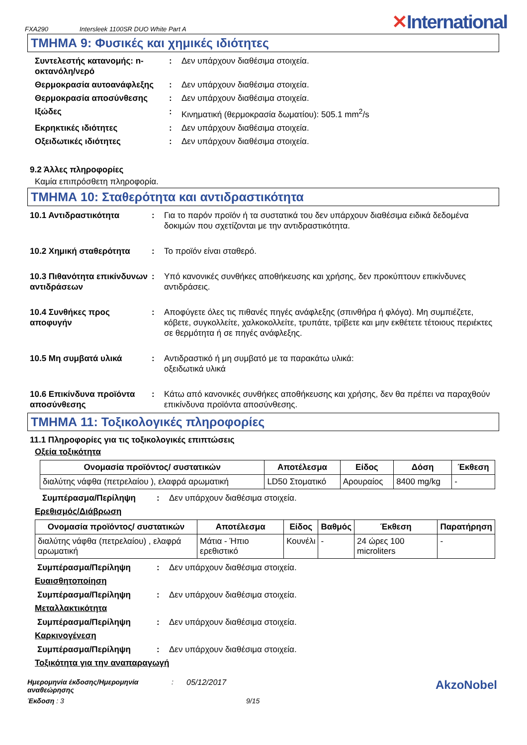FXA290 Intersleek 1100SR DUO White Part A ✕International
ΤΜΗΜΑ 9: Φυσικές και χημικές ιδιότητες
Συντελεστής κατανομής: n-οκτανόλη/νερό
: Δεν υπάρχουν διαθέσιμα στοιχεία.
Θερμοκρασία αυτοανάφλεξης : Δεν υπάρχουν διαθέσιμα στοιχεία.
Θερμοκρασία αποσύνθεσης : Δεν υπάρχουν διαθέσιμα στοιχεία.
Ιξώδες : Κινηματική (θερμοκρασία δωματίου): 505.1 mm<sup>2</sup>/s
Εκρηκτικές ιδιότητες : Δεν υπάρχουν διαθέσιμα στοιχεία.
Οξειδωτικές ιδιότητες : Δεν υπάρχουν διαθέσιμα στοιχεία.
9.2 Άλλες πληροφορίες
Καμία επιπρόσθετη πληροφορία.
ΤΜΗΜΑ 10: Σταθερότητα και αντιδραστικότητα
10.1 Αντιδραστικότητα : Για το παρόν προϊόν ή τα συστατικά του δεν υπάρχουν διαθέσιμα ειδικά δεδομένα δοκιμών που σχετίζονται με την αντιδραστικότητα.
10.2 Χημική σταθερότητα : Το προϊόν είναι σταθερό.
10.3 Πιθανότητα επικίνδυνων αντιδράσεων
: Υπό κανονικές συνθήκες αποθήκευσης και χρήσης, δεν προκύπτουν επικίνδυνες αντιδράσεις.
10.4 Συνθήκες προς αποφυγήν
: Αποφύγετε όλες τις πιθανές πηγές ανάφλεξης (σπινθήρα ή φλόγα). Μη συμπιέζετε, κόβετε, συγκολλείτε, χαλκοκολλείτε, τρυπάτε, τρίβετε και μην εκθέτετε τέτοιους περιέκτες σε θερμότητα ή σε πηγές ανάφλεξης.
10.5 Μη συμβατά υλικά : Αντιδραστικό ή μη συμβατό με τα παρακάτω υλικά:
οξειδωτικά υλικά
10.6 Επικίνδυνα προϊόντα αποσύνθεσης
: Κάτω από κανονικές συνθήκες αποθήκευσης και χρήσης, δεν θα πρέπει να παραχθούν επικίνδυνα προϊόντα αποσύνθεσης.
ΤΜΗΜΑ 11: Τοξικολογικές πληροφορίες
11.1 Πληροφορίες για τις τοξικολογικές επιπτώσεις
Οξεία τοξικότητα
| Ονομασία προϊόντος/ συστατικών | Αποτέλεσμα | Είδος | Δόση | Έκθεση |
| --- | --- | --- | --- | --- |
| διαλύτης νάφθα (πετρελαίου ), ελαφρά αρωματική | LD50 Στοματικό | Αρουραίος | 8400 mg/kg | - |
Συμπέρασμα/Περίληψη : Δεν υπάρχουν διαθέσιμα στοιχεία.
Ερεθισμός/Διάβρωση
| Ονομασία προϊόντος/ συστατικών | Αποτέλεσμα | Είδος | Βαθμός | Έκθεση | Παρατήρηση |
| --- | --- | --- | --- | --- | --- |
| διαλύτης νάφθα (πετρελαίου) , ελαφρά αρωματική | Μάτια - Ήπιο ερεθιστικό | Κουνέλι | - | 24 ώρες 100 microliters | - |
Συμπέρασμα/Περίληψη : Δεν υπάρχουν διαθέσιμα στοιχεία.
Ευαισθητοποίηση
Συμπέρασμα/Περίληψη : Δεν υπάρχουν διαθέσιμα στοιχεία.
Μεταλλακτικότητα
Συμπέρασμα/Περίληψη : Δεν υπάρχουν διαθέσιμα στοιχεία.
Καρκινογένεση
Συμπέρασμα/Περίληψη : Δεν υπάρχουν διαθέσιμα στοιχεία.
Τοξικότητα για την αναπαραγωγή
Ημερομηνία έκδοσης/Ημερομηνία αναθεώρησης
: 05/12/2017
AkzoNobel
Έκδοση : 3 9/15